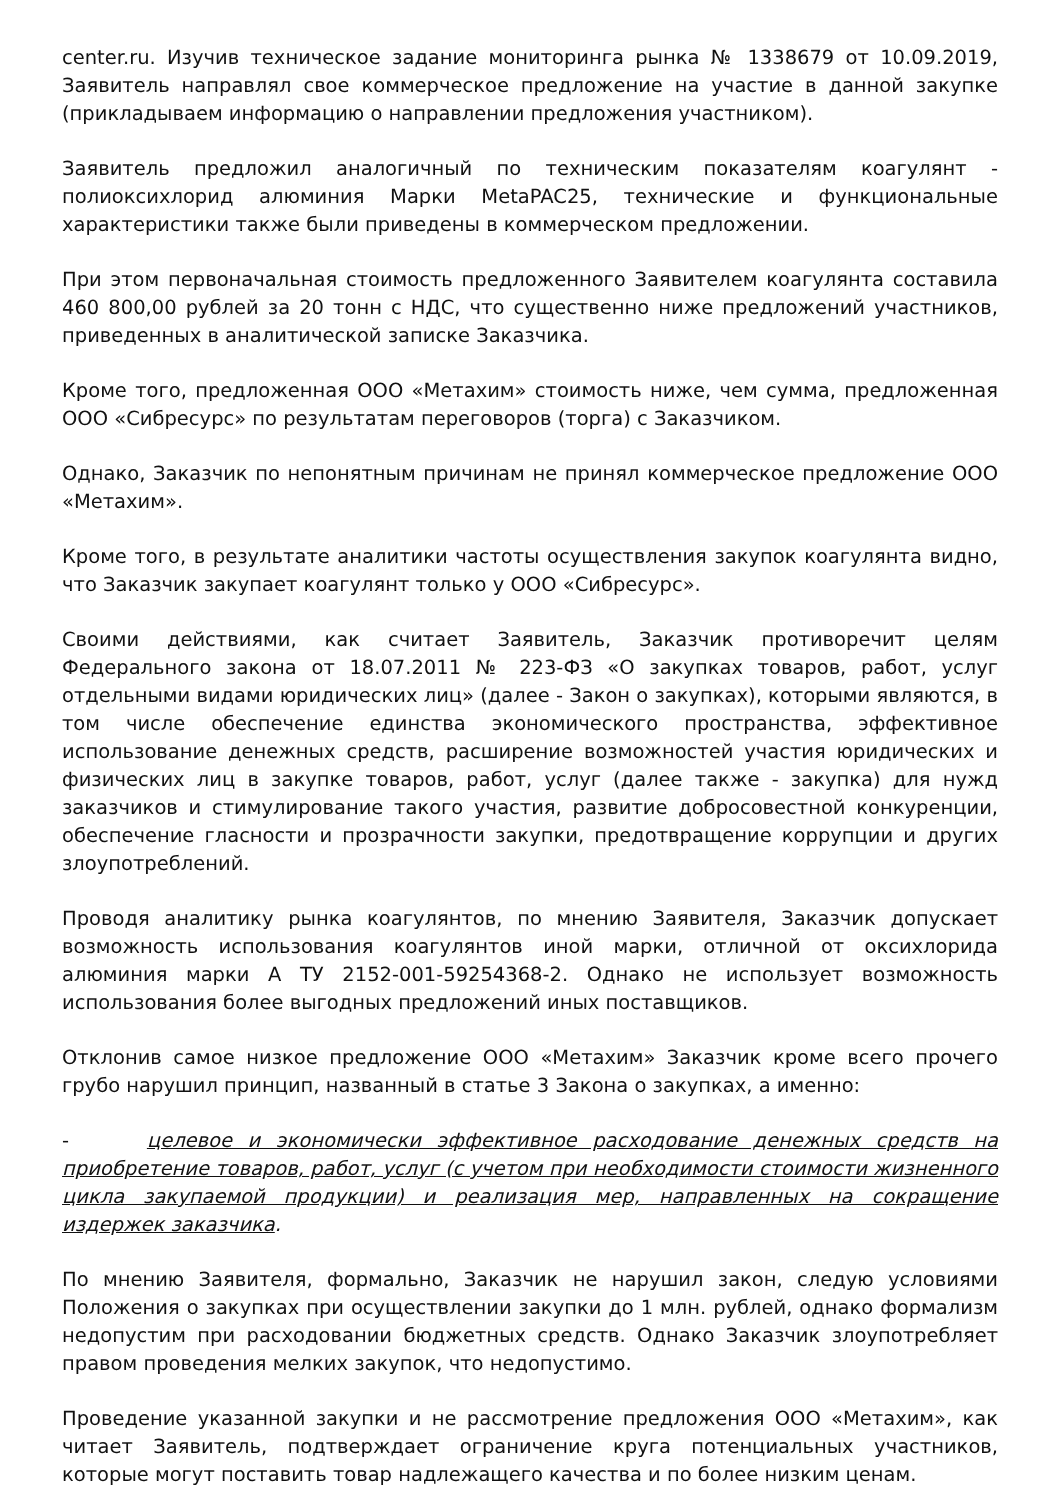center.ru. Изучив техническое задание мониторинга рынка № 1338679 от 10.09.2019, Заявитель направлял свое коммерческое предложение на участие в данной закупке (прикладываем информацию о направлении предложения участником).
Заявитель предложил аналогичный по техническим показателям коагулянт - полиоксихлорид алюминия Марки MetaPAC25, технические и функциональные характеристики также были приведены в коммерческом предложении.
При этом первоначальная стоимость предложенного Заявителем коагулянта составила 460 800,00 рублей за 20 тонн с НДС, что существенно ниже предложений участников, приведенных в аналитической записке Заказчика.
Кроме того, предложенная ООО «Метахим» стоимость ниже, чем сумма, предложенная ООО «Сибресурс» по результатам переговоров (торга) с Заказчиком.
Однако, Заказчик по непонятным причинам не принял коммерческое предложение ООО «Метахим».
Кроме того, в результате аналитики частоты осуществления закупок коагулянта видно, что Заказчик закупает коагулянт только у ООО «Сибресурс».
Своими действиями, как считает Заявитель, Заказчик противоречит целям Федерального закона от 18.07.2011 № 223-ФЗ «О закупках товаров, работ, услуг отдельными видами юридических лиц» (далее - Закон о закупках), которыми являются, в том числе обеспечение единства экономического пространства, эффективное использование денежных средств, расширение возможностей участия юридических и физических лиц в закупке товаров, работ, услуг (далее также - закупка) для нужд заказчиков и стимулирование такого участия, развитие добросовестной конкуренции, обеспечение гласности и прозрачности закупки, предотвращение коррупции и других злоупотреблений.
Проводя аналитику рынка коагулянтов, по мнению Заявителя, Заказчик допускает возможность использования коагулянтов иной марки, отличной от оксихлорида алюминия марки А ТУ 2152-001-59254368-2. Однако не использует возможность использования более выгодных предложений иных поставщиков.
Отклонив самое низкое предложение ООО «Метахим» Заказчик кроме всего прочего грубо нарушил принцип, названный в статье 3 Закона о закупках, а именно:
- целевое и экономически эффективное расходование денежных средств на приобретение товаров, работ, услуг (с учетом при необходимости стоимости жизненного цикла закупаемой продукции) и реализация мер, направленных на сокращение издержек заказчика.
По мнению Заявителя, формально, Заказчик не нарушил закон, следую условиями Положения о закупках при осуществлении закупки до 1 млн. рублей, однако формализм недопустим при расходовании бюджетных средств. Однако Заказчик злоупотребляет правом проведения мелких закупок, что недопустимо.
Проведение указанной закупки и не рассмотрение предложения ООО «Метахим», как читает Заявитель, подтверждает ограничение круга потенциальных участников, которые могут поставить товар надлежащего качества и по более низким ценам.